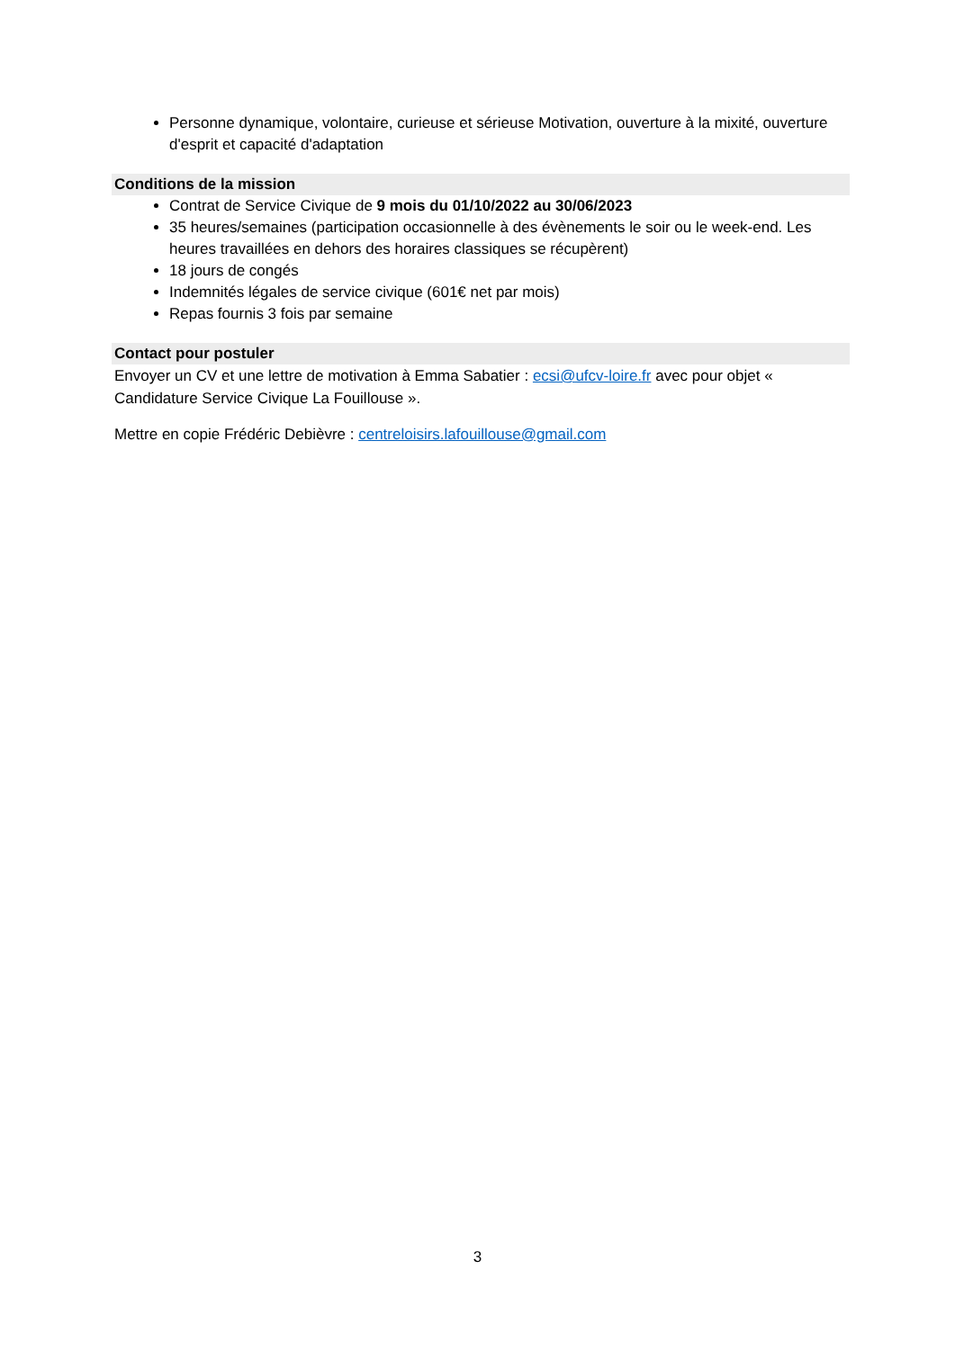Personne dynamique, volontaire, curieuse et sérieuse Motivation, ouverture à la mixité, ouverture d'esprit et capacité d'adaptation
Conditions de la mission
Contrat de Service Civique de 9 mois du 01/10/2022 au 30/06/2023
35 heures/semaines (participation occasionnelle à des évènements le soir ou le week-end. Les heures travaillées en dehors des horaires classiques se récupèrent)
18 jours de congés
Indemnités légales de service civique (601€ net par mois)
Repas fournis 3 fois par semaine
Contact pour postuler
Envoyer un CV et une lettre de motivation à Emma Sabatier : ecsi@ufcv-loire.fr avec pour objet « Candidature Service Civique La Fouillouse ».
Mettre en copie Frédéric Debièvre : centreloisirs.lafouillouse@gmail.com
3